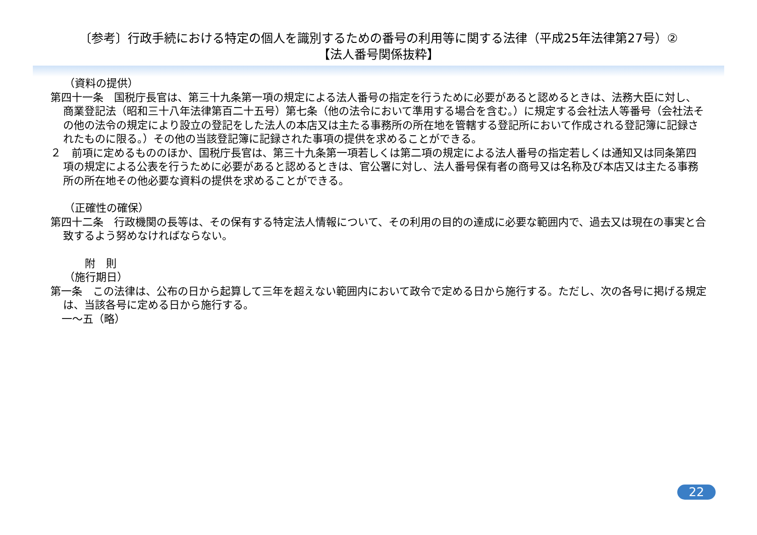〔参考〕行政手続における特定の個人を識別するための番号の利用等に関する法律（平成25年法律第27号）②
【法人番号関係抜粋】
（資料の提供）
第四十一条　国税庁長官は、第三十九条第一項の規定による法人番号の指定を行うために必要があると認めるときは、法務大臣に対し、商業登記法（昭和三十八年法律第百二十五号）第七条（他の法令において準用する場合を含む。）に規定する会社法人等番号（会社法その他の法令の規定により設立の登記をした法人の本店又は主たる事務所の所在地を管轄する登記所において作成される登記簿に記録されたものに限る。）その他の当該登記簿に記録された事項の提供を求めることができる。
２　前項に定めるもののほか、国税庁長官は、第三十九条第一項若しくは第二項の規定による法人番号の指定若しくは通知又は同条第四項の規定による公表を行うために必要があると認めるときは、官公署に対し、法人番号保有者の商号又は名称及び本店又は主たる事務所の所在地その他必要な資料の提供を求めることができる。
（正確性の確保）
第四十二条　行政機関の長等は、その保有する特定法人情報について、その利用の目的の達成に必要な範囲内で、過去又は現在の事実と合致するよう努めなければならない。
附　則
（施行期日）
第一条　この法律は、公布の日から起算して三年を超えない範囲内において政令で定める日から施行する。ただし、次の各号に掲げる規定は、当該各号に定める日から施行する。
一～五（略）
22